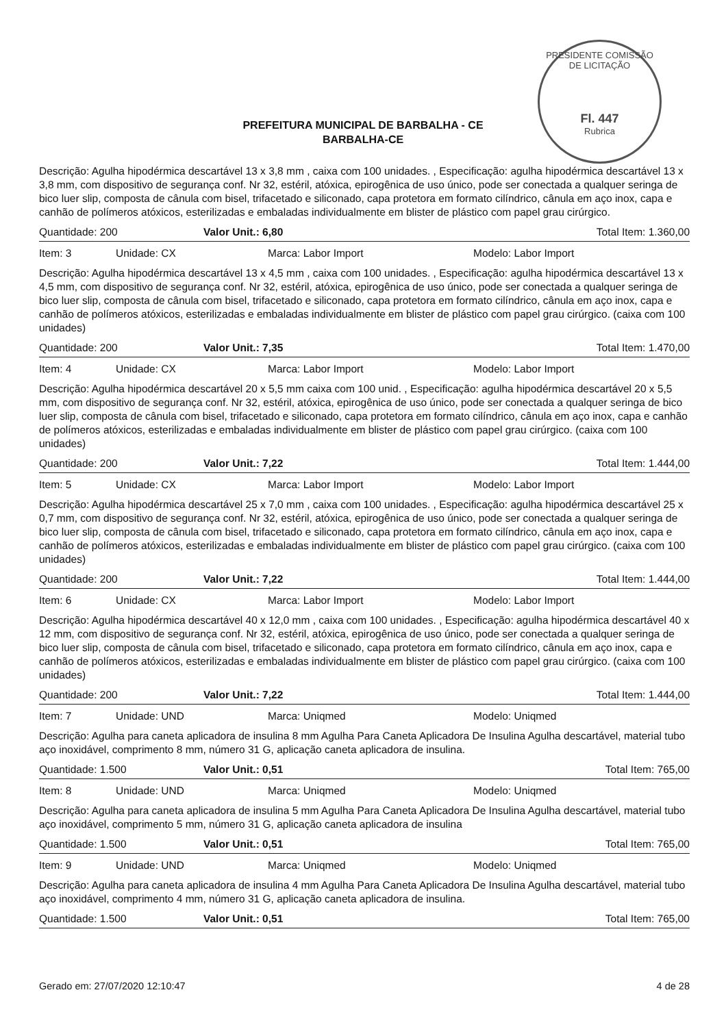PRESIDENTE COMISSÃO DE LICITAÇÃO
Fl. 447
Rubrica
PREFEITURA MUNICIPAL DE BARBALHA - CE
BARBALHA-CE
Descrição: Agulha hipodérmica descartável 13 x 3,8 mm , caixa com 100 unidades. , Especificação: agulha hipodérmica descartável 13 x 3,8 mm, com dispositivo de segurança conf. Nr 32, estéril, atóxica, epirogênica de uso único, pode ser conectada a qualquer seringa de bico luer slip, composta de cânula com bisel, trifacetado e siliconado, capa protetora em formato cilíndrico, cânula em aço inox, capa e canhão de polímeros atóxicos, esterilizadas e embaladas individualmente em blister de plástico com papel grau cirúrgico.
Quantidade: 200 Valor Unit.: 6,80 Total Item: 1.360,00
Item: 3 Unidade: CX Marca: Labor Import Modelo: Labor Import
Descrição: Agulha hipodérmica descartável 13 x 4,5 mm , caixa com 100 unidades. , Especificação: agulha hipodérmica descartável 13 x 4,5 mm, com dispositivo de segurança conf. Nr 32, estéril, atóxica, epirogênica de uso único, pode ser conectada a qualquer seringa de bico luer slip, composta de cânula com bisel, trifacetado e siliconado, capa protetora em formato cilíndrico, cânula em aço inox, capa e canhão de polímeros atóxicos, esterilizadas e embaladas individualmente em blister de plástico com papel grau cirúrgico. (caixa com 100 unidades)
Quantidade: 200 Valor Unit.: 7,35 Total Item: 1.470,00
Item: 4 Unidade: CX Marca: Labor Import Modelo: Labor Import
Descrição: Agulha hipodérmica descartável 20 x 5,5 mm caixa com 100 unid. , Especificação: agulha hipodérmica descartável 20 x 5,5 mm, com dispositivo de segurança conf. Nr 32, estéril, atóxica, epirogênica de uso único, pode ser conectada a qualquer seringa de bico luer slip, composta de cânula com bisel, trifacetado e siliconado, capa protetora em formato cilíndrico, cânula em aço inox, capa e canhão de polímeros atóxicos, esterilizadas e embaladas individualmente em blister de plástico com papel grau cirúrgico. (caixa com 100 unidades)
Quantidade: 200 Valor Unit.: 7,22 Total Item: 1.444,00
Item: 5 Unidade: CX Marca: Labor Import Modelo: Labor Import
Descrição: Agulha hipodérmica descartável 25 x 7,0 mm , caixa com 100 unidades. , Especificação: agulha hipodérmica descartável 25 x 0,7 mm, com dispositivo de segurança conf. Nr 32, estéril, atóxica, epirogênica de uso único, pode ser conectada a qualquer seringa de bico luer slip, composta de cânula com bisel, trifacetado e siliconado, capa protetora em formato cilíndrico, cânula em aço inox, capa e canhão de polímeros atóxicos, esterilizadas e embaladas individualmente em blister de plástico com papel grau cirúrgico. (caixa com 100 unidades)
Quantidade: 200 Valor Unit.: 7,22 Total Item: 1.444,00
Item: 6 Unidade: CX Marca: Labor Import Modelo: Labor Import
Descrição: Agulha hipodérmica descartável 40 x 12,0 mm , caixa com 100 unidades. , Especificação: agulha hipodérmica descartável 40 x 12 mm, com dispositivo de segurança conf. Nr 32, estéril, atóxica, epirogênica de uso único, pode ser conectada a qualquer seringa de bico luer slip, composta de cânula com bisel, trifacetado e siliconado, capa protetora em formato cilíndrico, cânula em aço inox, capa e canhão de polímeros atóxicos, esterilizadas e embaladas individualmente em blister de plástico com papel grau cirúrgico. (caixa com 100 unidades)
Quantidade: 200 Valor Unit.: 7,22 Total Item: 1.444,00
Item: 7 Unidade: UND Marca: Uniqmed Modelo: Uniqmed
Descrição: Agulha para caneta aplicadora de insulina 8 mm Agulha Para Caneta Aplicadora De Insulina Agulha descartável, material tubo aço inoxidável, comprimento 8 mm, número 31 G, aplicação caneta aplicadora de insulina.
Quantidade: 1.500 Valor Unit.: 0,51 Total Item: 765,00
Item: 8 Unidade: UND Marca: Uniqmed Modelo: Uniqmed
Descrição: Agulha para caneta aplicadora de insulina 5 mm Agulha Para Caneta Aplicadora De Insulina Agulha descartável, material tubo aço inoxidável, comprimento 5 mm, número 31 G, aplicação caneta aplicadora de insulina
Quantidade: 1.500 Valor Unit.: 0,51 Total Item: 765,00
Item: 9 Unidade: UND Marca: Uniqmed Modelo: Uniqmed
Descrição: Agulha para caneta aplicadora de insulina 4 mm Agulha Para Caneta Aplicadora De Insulina Agulha descartável, material tubo aço inoxidável, comprimento 4 mm, número 31 G, aplicação caneta aplicadora de insulina.
Quantidade: 1.500 Valor Unit.: 0,51 Total Item: 765,00
Gerado em: 27/07/2020 12:10:47 4 de 28